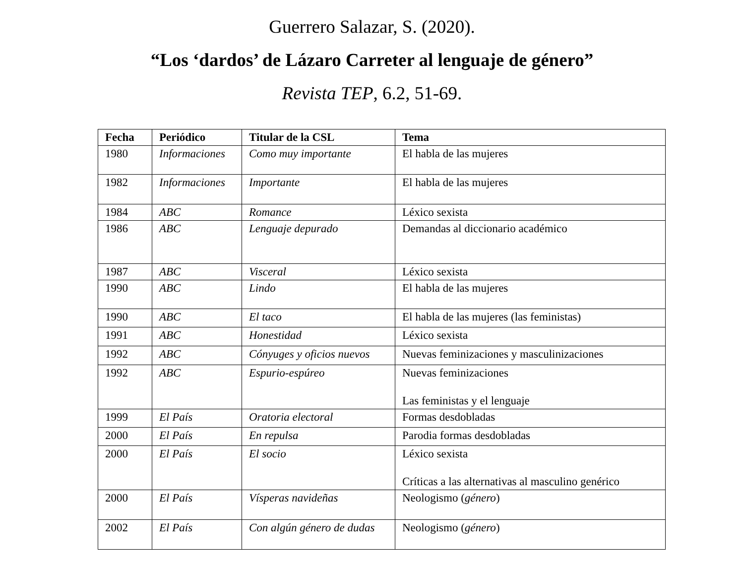Guerrero Salazar, S. (2020).
“Los ‘dardos’ de Lázaro Carreter al lenguaje de género”
Revista TEP, 6.2, 51-69.
| Fecha | Periódico | Titular de la CSL | Tema |
| --- | --- | --- | --- |
| 1980 | Informaciones | Como muy importante | El habla de las mujeres |
| 1982 | Informaciones | Importante | El habla de las mujeres |
| 1984 | ABC | Romance | Léxico sexista |
| 1986 | ABC | Lenguaje depurado | Demandas al diccionario académico |
| 1987 | ABC | Visceral | Léxico sexista |
| 1990 | ABC | Lindo | El habla de las mujeres |
| 1990 | ABC | El taco | El habla de las mujeres (las feministas) |
| 1991 | ABC | Honestidad | Léxico sexista |
| 1992 | ABC | Cónyuges y oficios nuevos | Nuevas feminizaciones y masculinizaciones |
| 1992 | ABC | Espurio-espúreo | Nuevas feminizaciones Las feministas y el lenguaje |
| 1999 | El País | Oratoria electoral | Formas desdobladas |
| 2000 | El País | En repulsa | Parodia formas desdobladas |
| 2000 | El País | El socio | Léxico sexista Críticas a las alternativas al masculino genérico |
| 2000 | El País | Vísperas navideñas | Neologismo ( género ) |
| 2002 | El País | Con algún género de dudas | Neologismo ( género ) |